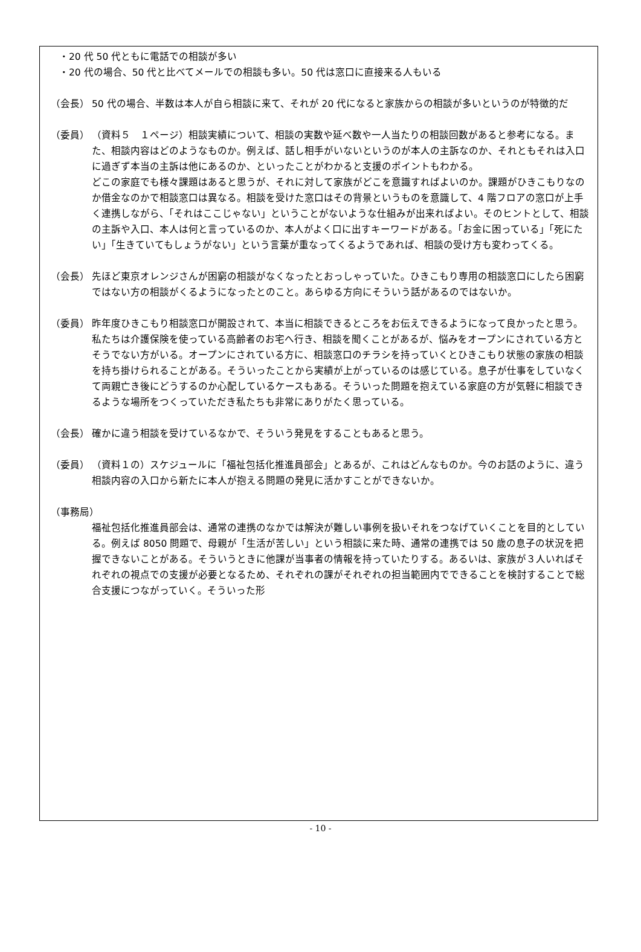・20 代 50 代ともに電話での相談が多い
・20 代の場合、50 代と比べてメールでの相談も多い。50 代は窓口に直接来る人もいる
（会長） 50 代の場合、半数は本人が自ら相談に来て、それが 20 代になると家族からの相談が多いというのが特徴的だ
（委員） （資料５　１ページ）相談実績について、相談の実数や延べ数や一人当たりの相談回数があると参考になる。また、相談内容はどのようなものか。例えば、話し相手がいないというのが本人の主訴なのか、それともそれは入口に過ぎず本当の主訴は他にあるのか、といったことがわかると支援のポイントもわかる。
どこの家庭でも様々課題はあると思うが、それに対して家族がどこを意識すればよいのか。課題がひきこもりなのか借金なのかで相談窓口は異なる。相談を受けた窓口はその背景というものを意識して、4 階フロアの窓口が上手く連携しながら、「それはここじゃない」ということがないような仕組みが出来ればよい。そのヒントとして、相談の主訴や入口、本人は何と言っているのか、本人がよく口に出すキーワードがある。「お金に困っている」「死にたい」「生きていてもしょうがない」という言葉が重なってくるようであれば、相談の受け方も変わってくる。
（会長） 先ほど東京オレンジさんが困窮の相談がなくなったとおっしゃっていた。ひきこもり専用の相談窓口にしたら困窮ではない方の相談がくるようになったとのこと。あらゆる方向にそういう話があるのではないか。
（委員） 昨年度ひきこもり相談窓口が開設されて、本当に相談できるところをお伝えできるようになって良かったと思う。私たちは介護保険を使っている高齢者のお宅へ行き、相談を聞くことがあるが、悩みをオープンにされている方とそうでない方がいる。オープンにされている方に、相談窓口のチラシを持っていくとひきこもり状態の家族の相談を持ち掛けられることがある。そういったことから実績が上がっているのは感じている。息子が仕事をしていなくて両親亡き後にどうするのか心配しているケースもある。そういった問題を抱えている家庭の方が気軽に相談できるような場所をつくっていただき私たちも非常にありがたく思っている。
（会長） 確かに違う相談を受けているなかで、そういう発見をすることもあると思う。
（委員） （資料１の）スケジュールに「福祉包括化推進員部会」とあるが、これはどんなものか。今のお話のように、違う相談内容の入口から新たに本人が抱える問題の発見に活かすことができないか。
（事務局）
福祉包括化推進員部会は、通常の連携のなかでは解決が難しい事例を扱いそれをつなげていくことを目的としている。例えば 8050 問題で、母親が「生活が苦しい」という相談に来た時、通常の連携では 50 歳の息子の状況を把握できないことがある。そういうときに他課が当事者の情報を持っていたりする。あるいは、家族が３人いればそれぞれの視点での支援が必要となるため、それぞれの課がそれぞれの担当範囲内でできることを検討することで総合支援につながっていく。そういった形
- 10 -